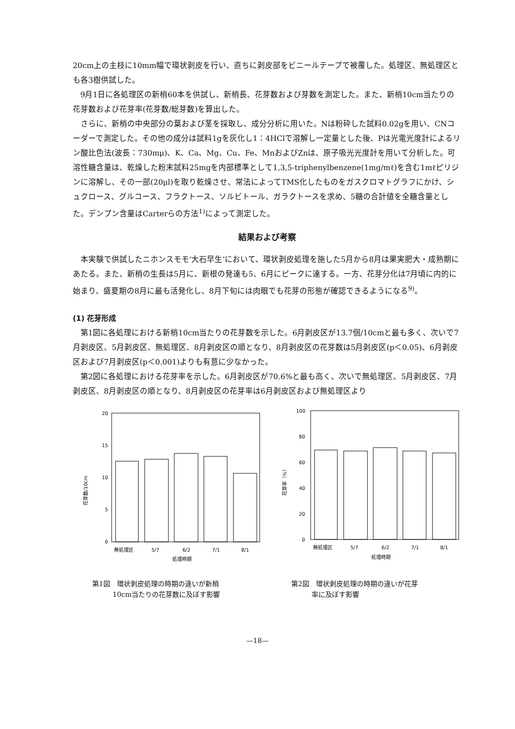20cm上の主枝に10mm幅で環状剥皮を行い、直ちに剥皮部をビニールテープで被覆した。処理区、無処理区とも各3樹供試した。
9月1日に各処理区の新梢60本を供試し、新梢長、花芽数および芽数を測定した。また、新梢10cm当たりの花芽数および花芽率(花芽数/総芽数)を算出した。
さらに、新梢の中央部分の葉および茎を採取し、成分分析に用いた。Nは粉砕した試料0.02gを用い、CNコーダーで測定した。その他の成分は試料1gを灰化し1：4HClで溶解し一定量とした後、Pは光電光度計によるリン酸比色法(波長：730mμ)、K、Ca、Mg、Cu、Fe、MnおよびZnは、原子吸光光度計を用いて分析した。可溶性糖含量は、乾燥した粉末試料25mgを内部標準として1,3,5-triphenylbenzene(1mg/mℓ)を含む1mℓピリジンに溶解し、その一部(20μl)を取り乾燥させ、常法によってTMS化したものをガスクロマトグラフにかけ、シュクロース、グルコース、フラクトース、ソルビトール、ガラクトースを求め、5糖の合計値を全糖含量とした。デンプン含量はCarterらの方法<sup>1)</sup>によって測定した。
結果および考察
本実験で供試したニホンスモモ‘大石早生’において、環状剥皮処理を施した5月から8月は果実肥大・成熟期にあたる。また、新梢の生長は5月に、新根の発達も5、6月にピークに達する。一方、花芽分化は7月頃に内的に始まり、盛夏期の8月に最も活発化し、8月下旬には肉眼でも花芽の形態が確認できるようになる<sup>9)</sup>。
(1) 花芽形成
第1図に各処理における新梢10cm当たりの花芽数を示した。6月剥皮区が13.7個/10cmと最も多く、次いで7月剥皮区、5月剥皮区、無処理区、8月剥皮区の順となり、8月剥皮区の花芽数は5月剥皮区(p＜0.05)、6月剥皮区および7月剥皮区(p＜0.001)よりも有意に少なかった。
第2図に各処理における花芽率を示した。6月剥皮区が70.6%と最も高く、次いで無処理区、5月剥皮区、7月剥皮区、8月剥皮区の順となり、8月剥皮区の花芽率は6月剥皮区および無処理区より
20
15
10
5
0
無処理区
5/7
6/2
7/1
8/1
処理時期
花芽数/10cm
第1図　環状剥皮処理の時期の違いが新梢
　　　10cm当たりの花芽数に及ぼす影響
100
80
60
40
20
0
無処理区
5/7
6/2
7/1
8/1
処理時期
花芽率（%）
第2図　環状剥皮処理の時期の違いが花芽
　　　率に及ぼす影響
—18—